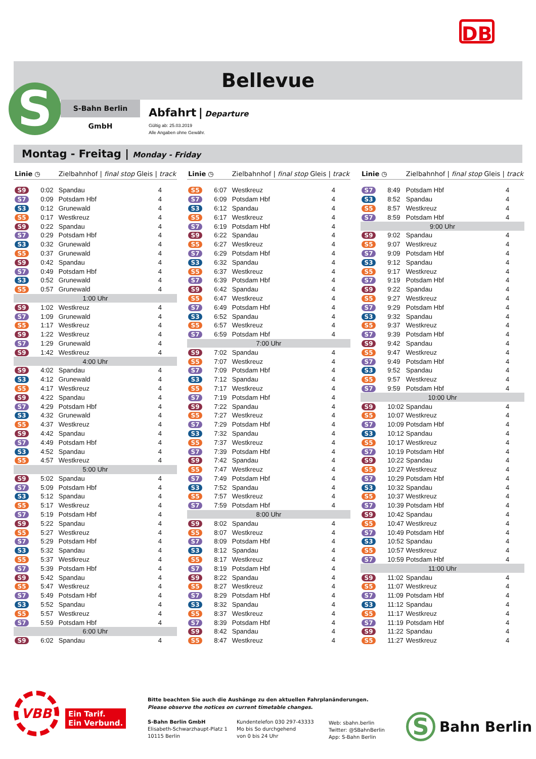DB
Bellevue
S S-Bahn Berlin GmbH
Abfahrt | Departure
Gültig ab: 25.03.2019
Alle Angaben ohne Gewähr.
Montag - Freitag | Monday - Friday
| Linie | ◷ | Zielbahnhof / final stop | Gleis / track |
| --- | --- | --- | --- |
| S9 | 0:02 | Spandau | 4 |
| S7 | 0:09 | Potsdam Hbf | 4 |
| S3 | 0:12 | Grunewald | 4 |
| S5 | 0:17 | Westkreuz | 4 |
| S9 | 0:22 | Spandau | 4 |
| S7 | 0:29 | Potsdam Hbf | 4 |
| S3 | 0:32 | Grunewald | 4 |
| S5 | 0:37 | Grunewald | 4 |
| S9 | 0:42 | Spandau | 4 |
| S7 | 0:49 | Potsdam Hbf | 4 |
| S3 | 0:52 | Grunewald | 4 |
| S5 | 0:57 | Grunewald | 4 |
| 1:00 Uhr | | | |
| S9 | 1:02 | Westkreuz | 4 |
| S7 | 1:09 | Grunewald | 4 |
| S5 | 1:17 | Westkreuz | 4 |
| S9 | 1:22 | Westkreuz | 4 |
| S7 | 1:29 | Grunewald | 4 |
| S9 | 1:42 | Westkreuz | 4 |
| 4:00 Uhr | | | |
| S9 | 4:02 | Spandau | 4 |
| S3 | 4:12 | Grunewald | 4 |
| S5 | 4:17 | Westkreuz | 4 |
| S9 | 4:22 | Spandau | 4 |
| S7 | 4:29 | Potsdam Hbf | 4 |
| S3 | 4:32 | Grunewald | 4 |
| S5 | 4:37 | Westkreuz | 4 |
| S9 | 4:42 | Spandau | 4 |
| S7 | 4:49 | Potsdam Hbf | 4 |
| S3 | 4:52 | Spandau | 4 |
| S5 | 4:57 | Westkreuz | 4 |
| 5:00 Uhr | | | |
| S9 | 5:02 | Spandau | 4 |
| S7 | 5:09 | Potsdam Hbf | 4 |
| S3 | 5:12 | Spandau | 4 |
| S5 | 5:17 | Westkreuz | 4 |
| S7 | 5:19 | Potsdam Hbf | 4 |
| S9 | 5:22 | Spandau | 4 |
| S5 | 5:27 | Westkreuz | 4 |
| S7 | 5:29 | Potsdam Hbf | 4 |
| S3 | 5:32 | Spandau | 4 |
| S5 | 5:37 | Westkreuz | 4 |
| S7 | 5:39 | Potsdam Hbf | 4 |
| S9 | 5:42 | Spandau | 4 |
| S5 | 5:47 | Westkreuz | 4 |
| S7 | 5:49 | Potsdam Hbf | 4 |
| S3 | 5:52 | Spandau | 4 |
| S5 | 5:57 | Westkreuz | 4 |
| S7 | 5:59 | Potsdam Hbf | 4 |
| 6:00 Uhr | | | |
| S9 | 6:02 | Spandau | 4 |
| Linie | ◷ | Zielbahnhof / final stop | Gleis / track |
| --- | --- | --- | --- |
| S5 | 6:07 | Westkreuz | 4 |
| S7 | 6:09 | Potsdam Hbf | 4 |
| S3 | 6:12 | Spandau | 4 |
| S5 | 6:17 | Westkreuz | 4 |
| S7 | 6:19 | Potsdam Hbf | 4 |
| S9 | 6:22 | Spandau | 4 |
| S5 | 6:27 | Westkreuz | 4 |
| S7 | 6:29 | Potsdam Hbf | 4 |
| S3 | 6:32 | Spandau | 4 |
| S5 | 6:37 | Westkreuz | 4 |
| S7 | 6:39 | Potsdam Hbf | 4 |
| S9 | 6:42 | Spandau | 4 |
| S5 | 6:47 | Westkreuz | 4 |
| S7 | 6:49 | Potsdam Hbf | 4 |
| S3 | 6:52 | Spandau | 4 |
| S5 | 6:57 | Westkreuz | 4 |
| S7 | 6:59 | Potsdam Hbf | 4 |
| 7:00 Uhr | | | |
| S9 | 7:02 | Spandau | 4 |
| S5 | 7:07 | Westkreuz | 4 |
| S7 | 7:09 | Potsdam Hbf | 4 |
| S3 | 7:12 | Spandau | 4 |
| S5 | 7:17 | Westkreuz | 4 |
| S7 | 7:19 | Potsdam Hbf | 4 |
| S9 | 7:22 | Spandau | 4 |
| S5 | 7:27 | Westkreuz | 4 |
| S7 | 7:29 | Potsdam Hbf | 4 |
| S3 | 7:32 | Spandau | 4 |
| S5 | 7:37 | Westkreuz | 4 |
| S7 | 7:39 | Potsdam Hbf | 4 |
| S9 | 7:42 | Spandau | 4 |
| S5 | 7:47 | Westkreuz | 4 |
| S7 | 7:49 | Potsdam Hbf | 4 |
| S3 | 7:52 | Spandau | 4 |
| S5 | 7:57 | Westkreuz | 4 |
| S7 | 7:59 | Potsdam Hbf | 4 |
| 8:00 Uhr | | | |
| S9 | 8:02 | Spandau | 4 |
| S5 | 8:07 | Westkreuz | 4 |
| S7 | 8:09 | Potsdam Hbf | 4 |
| S3 | 8:12 | Spandau | 4 |
| S5 | 8:17 | Westkreuz | 4 |
| S7 | 8:19 | Potsdam Hbf | 4 |
| S9 | 8:22 | Spandau | 4 |
| S5 | 8:27 | Westkreuz | 4 |
| S7 | 8:29 | Potsdam Hbf | 4 |
| S3 | 8:32 | Spandau | 4 |
| S5 | 8:37 | Westkreuz | 4 |
| S7 | 8:39 | Potsdam Hbf | 4 |
| S9 | 8:42 | Spandau | 4 |
| S5 | 8:47 | Westkreuz | 4 |
| Linie | ◷ | Zielbahnhof / final stop | Gleis / track |
| --- | --- | --- | --- |
| S7 | 8:49 | Potsdam Hbf | 4 |
| S3 | 8:52 | Spandau | 4 |
| S5 | 8:57 | Westkreuz | 4 |
| S7 | 8:59 | Potsdam Hbf | 4 |
| 9:00 Uhr | | | |
| S9 | 9:02 | Spandau | 4 |
| S5 | 9:07 | Westkreuz | 4 |
| S7 | 9:09 | Potsdam Hbf | 4 |
| S3 | 9:12 | Spandau | 4 |
| S5 | 9:17 | Westkreuz | 4 |
| S7 | 9:19 | Potsdam Hbf | 4 |
| S9 | 9:22 | Spandau | 4 |
| S5 | 9:27 | Westkreuz | 4 |
| S7 | 9:29 | Potsdam Hbf | 4 |
| S3 | 9:32 | Spandau | 4 |
| S5 | 9:37 | Westkreuz | 4 |
| S7 | 9:39 | Potsdam Hbf | 4 |
| S9 | 9:42 | Spandau | 4 |
| S5 | 9:47 | Westkreuz | 4 |
| S7 | 9:49 | Potsdam Hbf | 4 |
| S3 | 9:52 | Spandau | 4 |
| S5 | 9:57 | Westkreuz | 4 |
| S7 | 9:59 | Potsdam Hbf | 4 |
| 10:00 Uhr | | | |
| S9 | 10:02 | Spandau | 4 |
| S5 | 10:07 | Westkreuz | 4 |
| S7 | 10:09 | Potsdam Hbf | 4 |
| S3 | 10:12 | Spandau | 4 |
| S5 | 10:17 | Westkreuz | 4 |
| S7 | 10:19 | Potsdam Hbf | 4 |
| S9 | 10:22 | Spandau | 4 |
| S5 | 10:27 | Westkreuz | 4 |
| S7 | 10:29 | Potsdam Hbf | 4 |
| S3 | 10:32 | Spandau | 4 |
| S5 | 10:37 | Westkreuz | 4 |
| S7 | 10:39 | Potsdam Hbf | 4 |
| S9 | 10:42 | Spandau | 4 |
| S5 | 10:47 | Westkreuz | 4 |
| S7 | 10:49 | Potsdam Hbf | 4 |
| S3 | 10:52 | Spandau | 4 |
| S5 | 10:57 | Westkreuz | 4 |
| S7 | 10:59 | Potsdam Hbf | 4 |
| 11:00 Uhr | | | |
| S9 | 11:02 | Spandau | 4 |
| S5 | 11:07 | Westkreuz | 4 |
| S7 | 11:09 | Potsdam Hbf | 4 |
| S3 | 11:12 | Spandau | 4 |
| S5 | 11:17 | Westkreuz | 4 |
| S7 | 11:19 | Potsdam Hbf | 4 |
| S9 | 11:22 | Spandau | 4 |
| S5 | 11:27 | Westkreuz | 4 |
VBB
Ein Tarif.
Ein Verbund.
Bitte beachten Sie auch die Aushänge zu den aktuellen Fahrplanänderungen.
Please observe the notices on current timetable changes.
S-Bahn Berlin GmbH
Elisabeth-Schwarzhaupt-Platz 1
10115 Berlin
Kundentelefon 030 297-43333
Mo bis So durchgehend
von 0 bis 24 Uhr
Web: sbahn.berlin
Twitter: @SBahnBerlin
App: S-Bahn Berlin
S Bahn Berlin